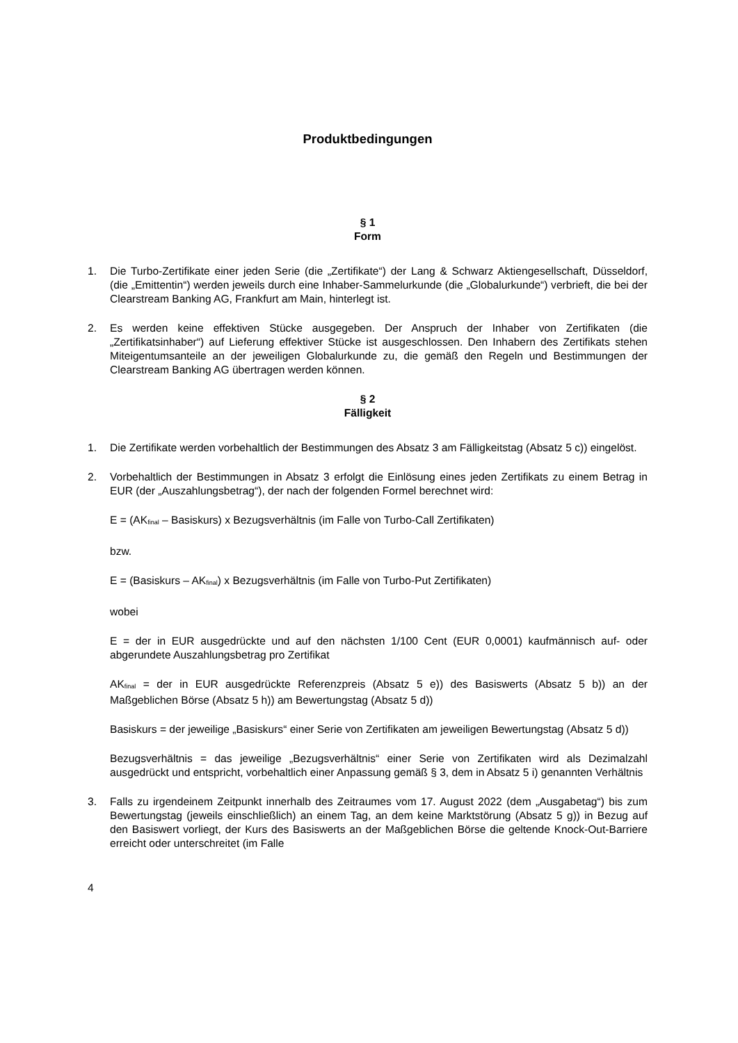Produktbedingungen
§ 1
Form
1. Die Turbo-Zertifikate einer jeden Serie (die „Zertifikate“) der Lang & Schwarz Aktiengesellschaft, Düsseldorf, (die „Emittentin“) werden jeweils durch eine Inhaber-Sammelurkunde (die „Globalurkunde“) verbrieft, die bei der Clearstream Banking AG, Frankfurt am Main, hinterlegt ist.
2. Es werden keine effektiven Stücke ausgegeben. Der Anspruch der Inhaber von Zertifikaten (die „Zertifikatsinhaber“) auf Lieferung effektiver Stücke ist ausgeschlossen. Den Inhabern des Zertifikats stehen Miteigentumsanteile an der jeweiligen Globalurkunde zu, die gemäß den Regeln und Bestimmungen der Clearstream Banking AG übertragen werden können.
§ 2
Fälligkeit
1. Die Zertifikate werden vorbehaltlich der Bestimmungen des Absatz 3 am Fälligkeitstag (Absatz 5 c)) eingelöst.
2. Vorbehaltlich der Bestimmungen in Absatz 3 erfolgt die Einlösung eines jeden Zertifikats zu einem Betrag in EUR (der „Auszahlungsbetrag“), der nach der folgenden Formel berechnet wird:
E = (AK<sub>final</sub> – Basiskurs) x Bezugsverhältnis (im Falle von Turbo-Call Zertifikaten)
bzw.
E = (Basiskurs – AK<sub>final</sub>) x Bezugsverhältnis (im Falle von Turbo-Put Zertifikaten)
wobei
E = der in EUR ausgedrückte und auf den nächsten 1/100 Cent (EUR 0,0001) kaufmännisch auf- oder abgerundete Auszahlungsbetrag pro Zertifikat
AK<sub>final</sub> = der in EUR ausgedrückte Referenzpreis (Absatz 5 e)) des Basiswerts (Absatz 5 b)) an der Maßgeblichen Börse (Absatz 5 h)) am Bewertungstag (Absatz 5 d))
Basiskurs = der jeweilige „Basiskurs“ einer Serie von Zertifikaten am jeweiligen Bewertungstag (Absatz 5 d))
Bezugsverhältnis = das jeweilige „Bezugsverhältnis“ einer Serie von Zertifikaten wird als Dezimalzahl ausgedrückt und entspricht, vorbehaltlich einer Anpassung gemäß § 3, dem in Absatz 5 i) genannten Verhältnis
3. Falls zu irgendeinem Zeitpunkt innerhalb des Zeitraumes vom 17. August 2022 (dem „Ausgabetag“) bis zum Bewertungstag (jeweils einschließlich) an einem Tag, an dem keine Marktstörung (Absatz 5 g)) in Bezug auf den Basiswert vorliegt, der Kurs des Basiswerts an der Maßgeblichen Börse die geltende Knock-Out-Barriere erreicht oder unterschreitet (im Falle
4